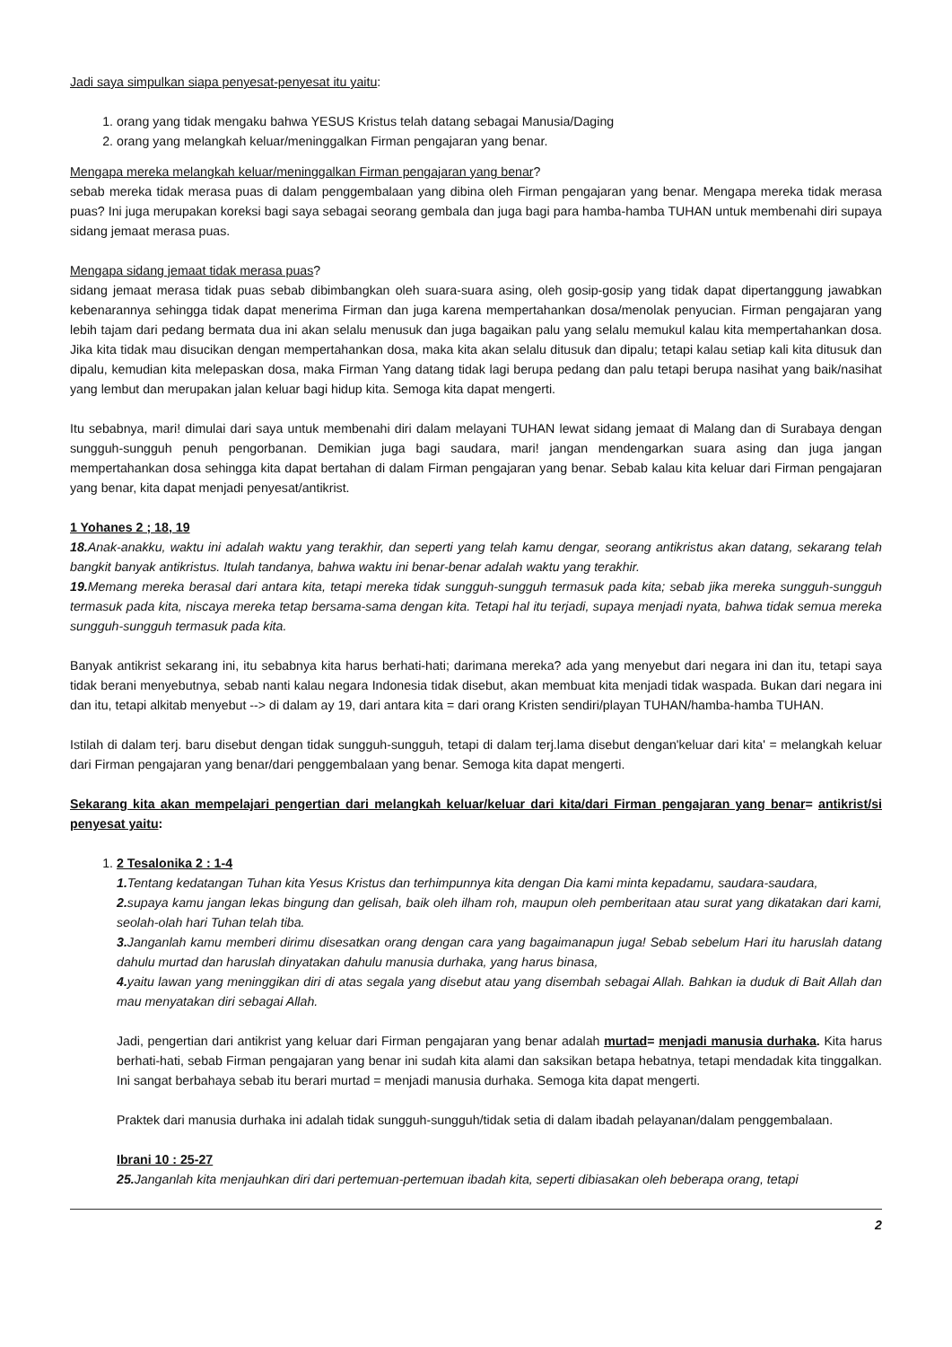Jadi saya simpulkan siapa penyesat-penyesat itu yaitu:
1. orang yang tidak mengaku bahwa YESUS Kristus telah datang sebagai Manusia/Daging
2. orang yang melangkah keluar/meninggalkan Firman pengajaran yang benar.
Mengapa mereka melangkah keluar/meninggalkan Firman pengajaran yang benar?
sebab mereka tidak merasa puas di dalam penggembalaan yang dibina oleh Firman pengajaran yang benar. Mengapa mereka tidak merasa puas? Ini juga merupakan koreksi bagi saya sebagai seorang gembala dan juga bagi para hamba-hamba TUHAN untuk membenahi diri supaya sidang jemaat merasa puas.
Mengapa sidang jemaat tidak merasa puas?
sidang jemaat merasa tidak puas sebab dibimbangkan oleh suara-suara asing, oleh gosip-gosip yang tidak dapat dipertanggung jawabkan kebenarannya sehingga tidak dapat menerima Firman dan juga karena mempertahankan dosa/menolak penyucian. Firman pengajaran yang lebih tajam dari pedang bermata dua ini akan selalu menusuk dan juga bagaikan palu yang selalu memukul kalau kita mempertahankan dosa. Jika kita tidak mau disucikan dengan mempertahankan dosa, maka kita akan selalu ditusuk dan dipalu; tetapi kalau setiap kali kita ditusuk dan dipalu, kemudian kita melepaskan dosa, maka Firman Yang datang tidak lagi berupa pedang dan palu tetapi berupa nasihat yang baik/nasihat yang lembut dan merupakan jalan keluar bagi hidup kita. Semoga kita dapat mengerti.
Itu sebabnya, mari! dimulai dari saya untuk membenahi diri dalam melayani TUHAN lewat sidang jemaat di Malang dan di Surabaya dengan sungguh-sungguh penuh pengorbanan. Demikian juga bagi saudara, mari! jangan mendengarkan suara asing dan juga jangan mempertahankan dosa sehingga kita dapat bertahan di dalam Firman pengajaran yang benar. Sebab kalau kita keluar dari Firman pengajaran yang benar, kita dapat menjadi penyesat/antikrist.
1 Yohanes 2 ; 18, 19
18. Anak-anakku, waktu ini adalah waktu yang terakhir, dan seperti yang telah kamu dengar, seorang antikristus akan datang, sekarang telah bangkit banyak antikristus. Itulah tandanya, bahwa waktu ini benar-benar adalah waktu yang terakhir.
19. Memang mereka berasal dari antara kita, tetapi mereka tidak sungguh-sungguh termasuk pada kita; sebab jika mereka sungguh-sungguh termasuk pada kita, niscaya mereka tetap bersama-sama dengan kita. Tetapi hal itu terjadi, supaya menjadi nyata, bahwa tidak semua mereka sungguh-sungguh termasuk pada kita.
Banyak antikrist sekarang ini, itu sebabnya kita harus berhati-hati; darimana mereka? ada yang menyebut dari negara ini dan itu, tetapi saya tidak berani menyebutnya, sebab nanti kalau negara Indonesia tidak disebut, akan membuat kita menjadi tidak waspada. Bukan dari negara ini dan itu, tetapi alkitab menyebut --> di dalam ay 19, dari antara kita = dari orang Kristen sendiri/playan TUHAN/hamba-hamba TUHAN.
Istilah di dalam terj. baru disebut dengan tidak sungguh-sungguh, tetapi di dalam terj.lama disebut dengan'keluar dari kita' = melangkah keluar dari Firman pengajaran yang benar/dari penggembalaan yang benar. Semoga kita dapat mengerti.
Sekarang kita akan mempelajari pengertian dari melangkah keluar/keluar dari kita/dari Firman pengajaran yang benar= antikrist/si penyesat yaitu:
1. 2 Tesalonika 2 : 1-4
1. Tentang kedatangan Tuhan kita Yesus Kristus dan terhimpunnya kita dengan Dia kami minta kepadamu, saudara-saudara,
2. supaya kamu jangan lekas bingung dan gelisah, baik oleh ilham roh, maupun oleh pemberitaan atau surat yang dikatakan dari kami, seolah-olah hari Tuhan telah tiba.
3. Janganlah kamu memberi dirimu disesatkan orang dengan cara yang bagaimanapun juga! Sebab sebelum Hari itu haruslah datang dahulu murtad dan haruslah dinyatakan dahulu manusia durhaka, yang harus binasa,
4. yaitu lawan yang meninggikan diri di atas segala yang disebut atau yang disembah sebagai Allah. Bahkan ia duduk di Bait Allah dan mau menyatakan diri sebagai Allah.
Jadi, pengertian dari antikrist yang keluar dari Firman pengajaran yang benar adalah murtad= menjadi manusia durhaka. Kita harus berhati-hati, sebab Firman pengajaran yang benar ini sudah kita alami dan saksikan betapa hebatnya, tetapi mendadak kita tinggalkan. Ini sangat berbahaya sebab itu berari murtad = menjadi manusia durhaka. Semoga kita dapat mengerti.
Praktek dari manusia durhaka ini adalah tidak sungguh-sungguh/tidak setia di dalam ibadah pelayanan/dalam penggembalaan.
Ibrani 10 : 25-27
25. Janganlah kita menjauhkan diri dari pertemuan-pertemuan ibadah kita, seperti dibiasakan oleh beberapa orang, tetapi
2